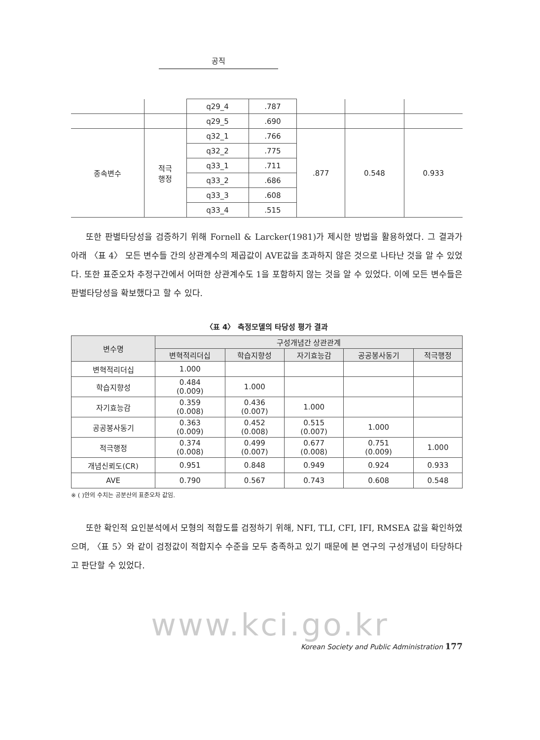공직
| | | q29_4 | .787 | | | |
| | | q29_5 | .690 | | | |
| 종속변수 | 적극 행정 | q32_1 | .766 | .877 | 0.548 | 0.933 |
| | | q32_2 | .775 | | | |
| | | q33_1 | .711 | | | |
| | | q33_2 | .686 | | | |
| | | q33_3 | .608 | | | |
| | | q33_4 | .515 | | | |
또한 판별타당성을 검증하기 위해 Fornell & Larcker(1981)가 제시한 방법을 활용하였다. 그 결과가 아래 〈표 4〉 모든 변수들 간의 상관계수의 제곱값이 AVE값을 초과하지 않은 것으로 나타난 것을 알 수 있었다. 또한 표준오차 추정구간에서 어떠한 상관계수도 1을 포함하지 않는 것을 알 수 있었다. 이에 모든 변수들은 판별타당성을 확보했다고 할 수 있다.
〈표 4〉 측정모델의 타당성 평가 결과
| 변수명 | 구성개념간 상관관계 | | | | |
| --- | --- | --- | --- | --- | --- |
| | 변혁적리더십 | 학습지향성 | 자기효능감 | 공공봉사동기 | 적극행정 |
| 변혁적리더십 | 1.000 | | | | |
| 학습지향성 | 0.484 (0.009) | 1.000 | | | |
| 자기효능감 | 0.359 (0.008) | 0.436 (0.007) | 1.000 | | |
| 공공봉사동기 | 0.363 (0.009) | 0.452 (0.008) | 0.515 (0.007) | 1.000 | |
| 적극행정 | 0.374 (0.008) | 0.499 (0.007) | 0.677 (0.008) | 0.751 (0.009) | 1.000 |
| 개념신뢰도(CR) | 0.951 | 0.848 | 0.949 | 0.924 | 0.933 |
| AVE | 0.790 | 0.567 | 0.743 | 0.608 | 0.548 |
※ ( )안의 수치는 공분산의 표준오차 값임.
또한 확인적 요인분석에서 모형의 적합도를 검정하기 위해, NFI, TLI, CFI, IFI, RMSEA 값을 확인하였으며, 〈표 5〉와 같이 검정값이 적합지수 수준을 모두 충족하고 있기 때문에 본 연구의 구성개념이 타당하다고 판단할 수 있었다.
www.kci.go.kr
Korean Society and Public Administration 177